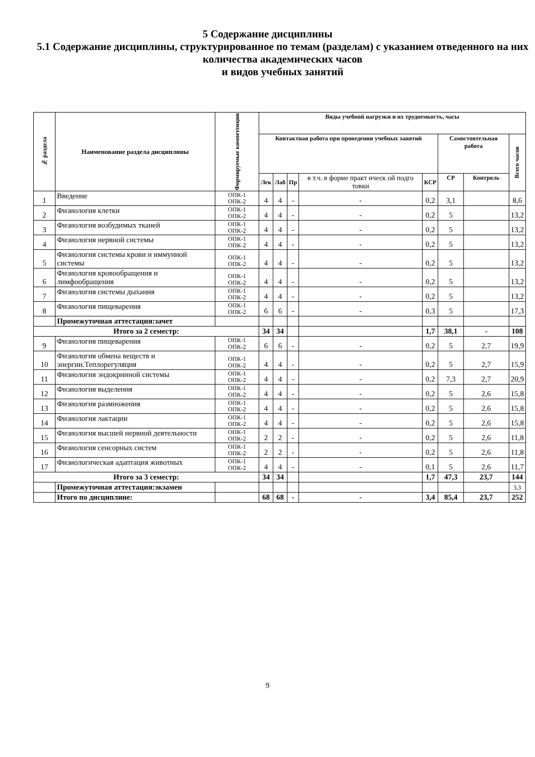5 Содержание дисциплины
5.1 Содержание дисциплины, структурированное по темам (разделам) с указанием отведенного на них количества академических часов
и видов учебных занятий
| № раздела | Наименование раздела дисциплины | Формируемые компетенции | Виды учебной нагрузки и их трудоемкость, часы | | | | | | | |
| --- | --- | --- | --- | --- | --- | --- | --- | --- | --- | --- |
| | | | Контактная работа при проведении учебных занятий | | | | | Самостоятельная работа | | Всего часов |
| | | | Лек | Лаб | Пр | в т.ч. в форме практ ическ ой подго товки | КСР | СР | Контроль | |
| 1 | Введение | ОПК-1 ОПК-2 | 4 | 4 | - | - | 0,2 | 3,1 | | 8,6 |
| 2 | Физиология клетки | ОПК-1 ОПК-2 | 4 | 4 | - | - | 0,2 | 5 | | 13,2 |
| 3 | Физиология возбудимых тканей | ОПК-1 ОПК-2 | 4 | 4 | - | - | 0,2 | 5 | | 13,2 |
| 4 | Физиология нервной системы | ОПК-1 ОПК-2 | 4 | 4 | - | - | 0,2 | 5 | | 13,2 |
| 5 | Физиология системы крови и иммунной системы | ОПК-1 ОПК-2 | 4 | 4 | - | - | 0,2 | 5 | | 13,2 |
| 6 | Физиология кровообращения и лимфообращения | ОПК-1 ОПК-2 | 4 | 4 | - | - | 0,2 | 5 | | 13,2 |
| 7 | Физиология системы дыхания | ОПК-1 ОПК-2 | 4 | 4 | - | - | 0,2 | 5 | | 13,2 |
| 8 | Физиология пищеварения | ОПК-1 ОПК-2 | 6 | 6 | - | - | 0,3 | 5 | | 17,3 |
| | Промежуточная аттестация:зачет | | | | | | | | | |
| Итого за 2 семестр: | | | 34 | 34 | | | 1,7 | 38,1 | - | 108 |
| 9 | Физиология пищеварения | ОПК-1 ОПК-2 | 6 | 6 | - | - | 0,2 | 5 | 2,7 | 19,9 |
| 10 | Физиология обмена веществ и энергии.Теплорегуляция | ОПК-1 ОПК-2 | 4 | 4 | - | - | 0,2 | 5 | 2,7 | 15,9 |
| 11 | Физиология эндокринной системы | ОПК-1 ОПК-2 | 4 | 4 | - | - | 0,2 | 7,3 | 2,7 | 20,9 |
| 12 | Физиология выделения | ОПК-1 ОПК-2 | 4 | 4 | - | - | 0,2 | 5 | 2,6 | 15,8 |
| 13 | Физиология размножения | ОПК-1 ОПК-2 | 4 | 4 | - | - | 0,2 | 5 | 2,6 | 15,8 |
| 14 | Физиология лактации | ОПК-1 ОПК-2 | 4 | 4 | - | - | 0,2 | 5 | 2,6 | 15,8 |
| 15 | Физиология высшей нервной деятельности | ОПК-1 ОПК-2 | 2 | 2 | - | - | 0,2 | 5 | 2,6 | 11,8 |
| 16 | Физиология сенсорных систем | ОПК-1 ОПК-2 | 2 | 2 | - | - | 0,2 | 5 | 2,6 | 11,8 |
| 17 | Физиологическая адаптация животных | ОПК-1 ОПК-2 | 4 | 4 | - | - | 0,1 | 5 | 2,6 | 11,7 |
| Итого за 3 семестр: | | | 34 | 34 | | | 1,7 | 47,3 | 23,7 | 144 |
| | Промежуточная аттестация:экзамен | | | | | | | | | 3,3 |
| | Итого по дисциплине: | | 68 | 68 | - | - | 3,4 | 85,4 | 23,7 | 252 |
9